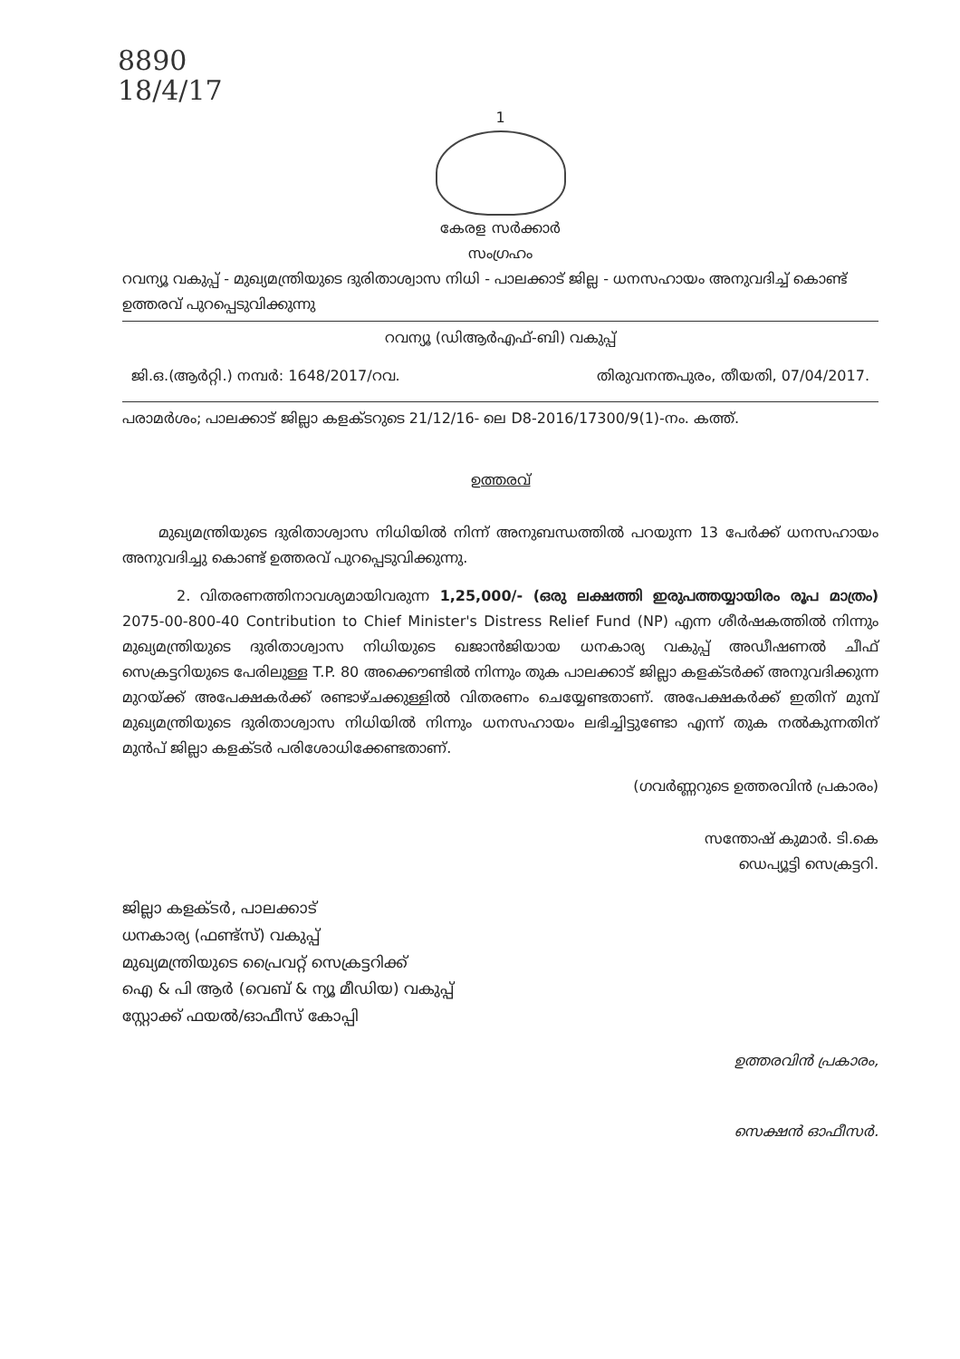8890
18/4/17
1
കേരള സർക്കാർ
സംഗ്രഹം
റവന്യൂ വകുപ്പ് - മുഖ്യമന്ത്രിയുടെ ദുരിതാശ്വാസ നിധി - പാലക്കാട് ജില്ല - ധനസഹായം അനുവദിച്ച് കൊണ്ട് ഉത്തരവ് പുറപ്പെടുവിക്കുന്നു
റവന്യൂ (ഡിആർഎഫ്-ബി) വകുപ്പ്
ജി.ഒ.(ആർറ്റി.) നമ്പർ: 1648/2017/റവ. തിരുവനന്തപുരം, തീയതി, 07/04/2017.
പരാമർശം; പാലക്കാട് ജില്ലാ കളക്ടറുടെ 21/12/16- ലെ D8-2016/17300/9(1)-നം. കത്ത്.
ഉത്തരവ്
മുഖ്യമന്ത്രിയുടെ ദുരിതാശ്വാസ നിധിയിൽ നിന്ന് അനുബന്ധത്തിൽ പറയുന്ന 13 പേർക്ക് ധനസഹായം അനുവദിച്ചു കൊണ്ട് ഉത്തരവ് പുറപ്പെടുവിക്കുന്നു.
2. വിതരണത്തിനാവശ്യമായിവരുന്ന 1,25,000/- (ഒരു ലക്ഷത്തി ഇരുപത്തയ്യായിരം രൂപ മാത്രം) 2075-00-800-40 Contribution to Chief Minister's Distress Relief Fund (NP) എന്ന ശീർഷകത്തിൽ നിന്നും മുഖ്യമന്ത്രിയുടെ ദുരിതാശ്വാസ നിധിയുടെ ഖജാൻജിയായ ധനകാര്യ വകുപ്പ് അഡീഷണൽ ചീഫ് സെക്രട്ടറിയുടെ പേരിലുള്ള T.P. 80 അക്കൌണ്ടിൽ നിന്നും തുക പാലക്കാട് ജില്ലാ കളക്ടർക്ക് അനുവദിക്കുന്ന മുറയ്ക്ക് അപേക്ഷകർക്ക് രണ്ടാഴ്ചക്കുള്ളിൽ വിതരണം ചെയ്യേണ്ടതാണ്. അപേക്ഷകർക്ക് ഇതിന് മുമ്പ് മുഖ്യമന്ത്രിയുടെ ദുരിതാശ്വാസ നിധിയിൽ നിന്നും ധനസഹായം ലഭിച്ചിട്ടുണ്ടോ എന്ന് തുക നൽകുന്നതിന് മുൻപ് ജില്ലാ കളക്ടർ പരിശോധിക്കേണ്ടതാണ്.
(ഗവർണ്ണറുടെ ഉത്തരവിൻ പ്രകാരം)
സന്തോഷ് കുമാർ. ടി.കെ
ഡെപ്യൂട്ടി സെക്രട്ടറി.
ജില്ലാ കളക്ടർ, പാലക്കാട്
ധനകാര്യ (ഫണ്ട്സ്) വകുപ്പ്
മുഖ്യമന്ത്രിയുടെ പ്രൈവറ്റ് സെക്രട്ടറിക്ക്
ഐ & പി ആർ (വെബ് & ന്യൂ മീഡിയ) വകുപ്പ്
സ്റ്റോക്ക് ഫയൽ/ഓഫീസ് കോപ്പി
ഉത്തരവിൻ പ്രകാരം,
സെക്ഷൻ ഓഫീസർ.